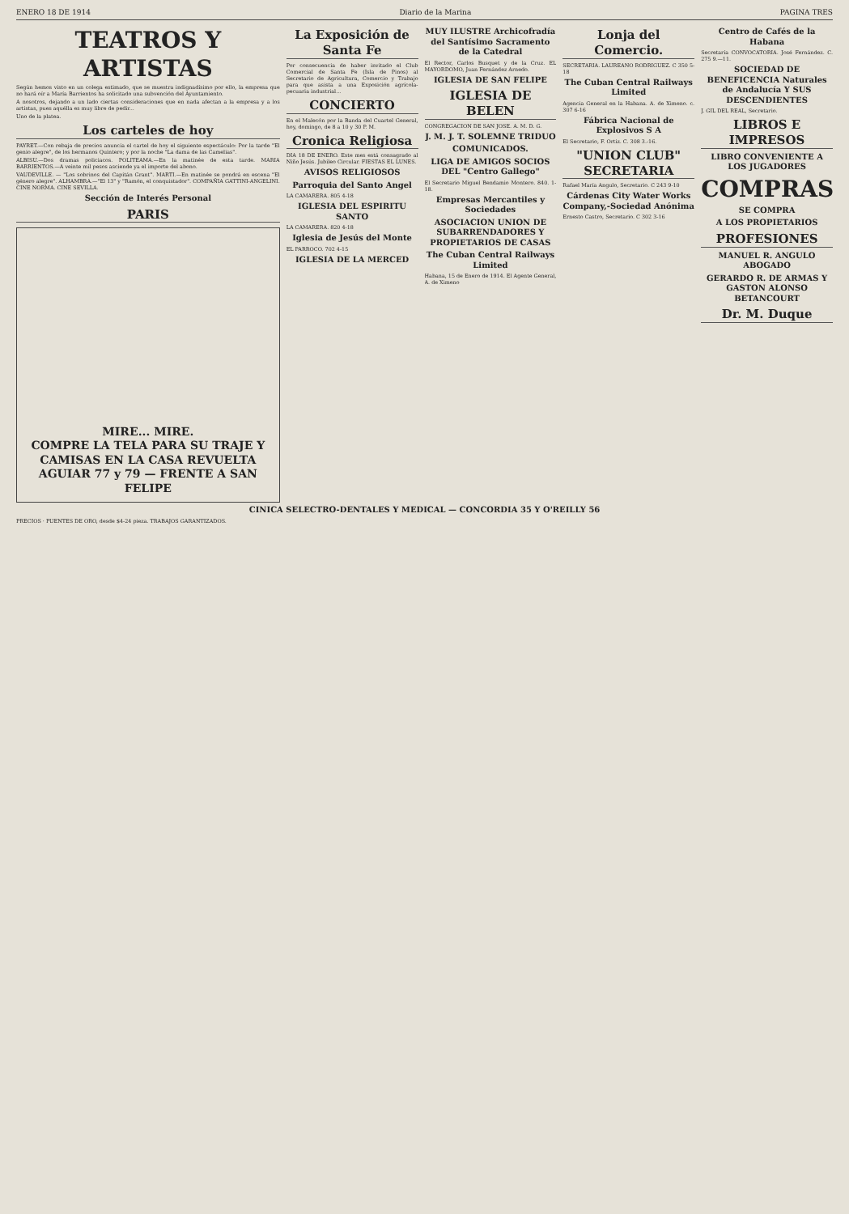ENERO 18 DE 1914 Diario de la Marina PAGINA TRES
TEATROS Y ARTISTAS
Según hemos visto en un colega estimado, que se muestra indignadísimo por ello, la empresa que no hará oír a María Barrientos ha solicitado una subvención del Ayuntamiento.
A nosotros, dejando a un lado ciertas consideraciones que en nada afectan a la empresa y a los artistas, pues aquélla es muy libre de pedir...
Uno de la platea.
Los carteles de hoy
PAYRET.—Con rebaja de precios anuncia el cartel de hoy el siguiente espectáculo: Por la tarde "El genio alegre", de los hermanos Quintero; y por la noche "La dama de las Camelias".
ALBISU.—Dos dramas policiacos. POLITEAMA.—En la matinée de esta tarde. MARIA BARRIENTOS.—A veinte mil pesos asciende ya el importe del abono.
VAUDEVILLE. — "Los sobrinos del Capitán Grant". MARTI.—En matinée se pondrá en escena "El género alegre". ALHAMBRA.—"El 13" y "Ramón, el conquistador". COMPAÑIA GATTINI-ANGELINI. CINE NORMA. CINE SEVILLA.
Sección de Interés Personal
PARIS
MIRE... MIRE.
COMPRE LA TELA PARA SU TRAJE Y CAMISAS EN LA CASA REVUELTA
AGUIAR 77 y 79 — FRENTE A SAN FELIPE
La Exposición de Santa Fe
Por consecuencia de haber invitado el Club Comercial de Santa Fe (Isla de Pinos) al Secretario de Agricultura, Comercio y Trabajo para que asista a una Exposición agrícola-pecuaria industrial...
CONCIERTO
En el Malecón por la Banda del Cuartel General, hoy, domingo, de 8 a 10 y 30 P. M.
Cronica Religiosa
DIA 18 DE ENERO. Este mes está consagrado al Niño Jesús. Jubileo Circular. FIESTAS EL LUNES.
AVISOS RELIGIOSOS
Parroquia del Santo Angel
LA CAMARERA. 805 4-18
IGLESIA DEL ESPIRITU SANTO
LA CAMARERA. 820 4-18
Iglesia de Jesús del Monte
EL PARROCO. 702 4-15
IGLESIA DE LA MERCED
MUY ILUSTRE Archicofradía del Santísimo Sacramento de la Catedral
El Rector, Carlos Busquet y de la Cruz. EL MAYORDOMO, Juan Fernández Arnedo.
IGLESIA DE SAN FELIPE
IGLESIA DE BELEN
CONGREGACION DE SAN JOSE. A. M. D. G.
J. M. J. T. SOLEMNE TRIDUO
COMUNICADOS.
LIGA DE AMIGOS SOCIOS DEL "Centro Gallego"
El Secretario Miguel Bendamio Montero. 840. 1-18.
Empresas Mercantiles y Sociedades
ASOCIACION UNION DE SUBARRENDADORES Y PROPIETARIOS DE CASAS
The Cuban Central Railways Limited
Habana, 15 de Enero de 1914. El Agente General, A. de Ximeno
Lonja del Comercio.
SECRETARIA. LAUREANO RODRIGUEZ. C 350 5-18
The Cuban Central Railways Limited
Agencia General en la Habana. A. de Ximeno. c. 307 6-16
Fábrica Nacional de Explosivos S A
El Secretario, F. Ortiz. C. 308 3.-16.
"UNION CLUB" SECRETARIA
Rafael María Angulo, Secretario. C 243 9-10
Cárdenas City Water Works Company,-Sociedad Anónima
Ernesto Castro, Secretario. C 302 3-16
Centro de Cafés de la Habana
Secretaría CONVOCATORIA. José Fernández. C. 275 9.—11.
SOCIEDAD DE BENEFICENCIA Naturales de Andalucía Y SUS DESCENDIENTES
J. GIL DEL REAL, Secretario.
LIBROS E IMPRESOS
LIBRO CONVENIENTE A LOS JUGADORES
COMPRAS
SE COMPRA
A LOS PROPIETARIOS
PROFESIONES
MANUEL R. ANGULO ABOGADO
GERARDO R. DE ARMAS Y GASTON ALONSO BETANCOURT
Dr. M. Duque
CINICA SELECTRO-DENTALES Y MEDICAL — CONCORDIA 35 Y O'REILLY 56
PRECIOS · PUENTES DE ORO, desde $4-24 pieza. TRABAJOS GARANTIZADOS.